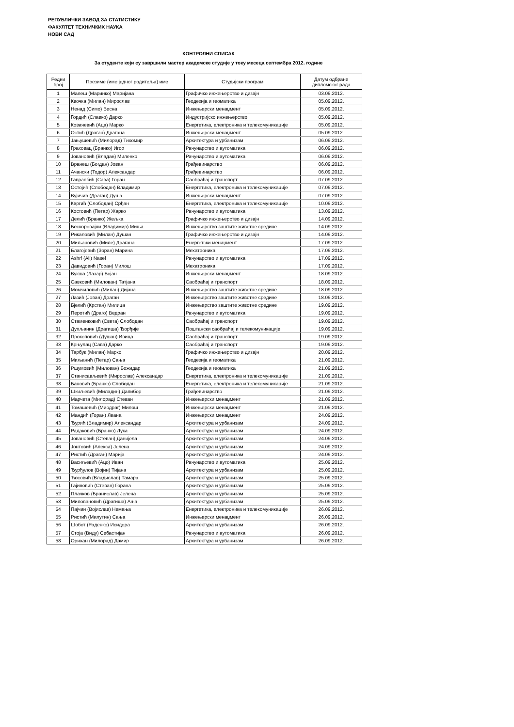РЕПУБЛИЧКИ ЗАВОД ЗА СТАТИСТИКУ
ФАКУЛТЕТ ТЕХНИЧКИХ НАУКА
НОВИ САД
КОНТРОЛНИ СПИСАК
За студенте који су завршили мастер академске студије у току месеца септембра 2012. године
| Редни број | Презиме (име једног родитеља) име | Студијски програм | Датум одбране дипломског рада |
| --- | --- | --- | --- |
| 1 | Малеш (Маринко) Маријана | Графичко инжењерство и дизајн | 03.09.2012. |
| 2 | Квочка (Милан) Мирослав | Геодезија и геоматика | 05.09.2012. |
| 3 | Ненад (Симо) Весна | Инжењерски менаџмент | 05.09.2012. |
| 4 | Гордић (Славко) Дарко | Индустријско инжењерство | 05.09.2012. |
| 5 | Ковачевић (Аца) Марко | Енергетика, електроника и телекомуникације | 05.09.2012. |
| 6 | Остић (Драган) Драгана | Инжењерски менаџмент | 05.09.2012. |
| 7 | Јањушевић (Милорад) Тихомир | Архитектура и урбанизам | 06.09.2012. |
| 8 | Граховац (Бранко) Игор | Рачунарство и аутоматика | 06.09.2012. |
| 9 | Јовановић (Владан) Миленко | Рачунарство и аутоматика | 06.09.2012. |
| 10 | Вранеш (Богдан) Јован | Грађевинарство | 06.09.2012. |
| 11 | Ачански (Тодор) Александар | Грађевинарство | 06.09.2012. |
| 12 | Гаврančић (Сава) Горан | Саобраћај и транспорт | 07.09.2012. |
| 13 | Остојић (Слободан) Владимир | Енергетика, електроника и телекомуникације | 07.09.2012. |
| 14 | Вујичић (Драган) Дуња | Инжењерски менаџмент | 07.09.2012. |
| 15 | Квргић (Слободан) Срђан | Енергетика, електроника и телекомуникације | 10.09.2012. |
| 16 | Костовић (Петар) Жарко | Рачунарство и аутоматика | 13.09.2012. |
| 17 | Делић (Бранко) Жељка | Графичко инжењерство и дизајн | 14.09.2012. |
| 18 | Бескоровајни (Владимир) Миња | Инжењерство заштите животне средине | 14.09.2012. |
| 19 | Рикаловић (Милан) Душан | Графичко инжењерство и дизајн | 14.09.2012. |
| 20 | Миљановић (Миле) Драгана | Енергетски менаџмент | 17.09.2012. |
| 21 | Благојевић (Зоран) Марина | Мехатроника | 17.09.2012. |
| 22 | Ashrf (Ali) Nasef | Рачунарство и аутоматика | 17.09.2012. |
| 23 | Давидовић (Горан) Милош | Мехатроника | 17.09.2012. |
| 24 | Вукша (Лазар) Бојан | Инжењерски менаџмент | 18.09.2012. |
| 25 | Савковић (Милован) Татјана | Саобраћај и транспорт | 18.09.2012. |
| 26 | Момчиловић (Милан) Дијана | Инжењерство заштите животне средине | 18.09.2012. |
| 27 | Лазић (Јован) Драган | Инжењерство заштите животне средине | 18.09.2012. |
| 28 | Бјелић (Крстан) Милица | Инжењерство заштите животне средине | 19.09.2012. |
| 29 | Перотић (Драго) Ведран | Рачунарство и аутоматика | 19.09.2012. |
| 30 | Стаменковић (Света) Слободан | Саобраћај и транспорт | 19.09.2012. |
| 31 | Дупљанин (Драгиша) Ђорђије | Поштански саобраћај и телекомуникације | 19.09.2012. |
| 32 | Прокоповић (Душан) Ивица | Саобраћај и транспорт | 19.09.2012. |
| 33 | Крњулац (Сава) Дарко | Саобраћај и транспорт | 19.09.2012. |
| 34 | Тарбук (Милан) Марко | Графичко инжењерство и дизајн | 20.09.2012. |
| 35 | Миљанић (Петар) Сања | Геодезија и геоматика | 21.09.2012. |
| 36 | Ршумовић (Милован) Божидар | Геодезија и геоматика | 21.09.2012. |
| 37 | Станисављевић (Мирослав) Александар | Енергетика, електроника и телекомуникације | 21.09.2012. |
| 38 | Бановић (Бранко) Слободан | Енергетика, електроника и телекомуникације | 21.09.2012. |
| 39 | Шкиљевић (Миладин) Далибор | Грађевинарство | 21.09.2012. |
| 40 | Марчета (Милорад) Стеван | Инжењерски менаџмент | 21.09.2012. |
| 41 | Томашевић (Миодраг) Милош | Инжењерски менаџмент | 21.09.2012. |
| 42 | Мандић (Горан) Леана | Инжењерски менаџмент | 24.09.2012. |
| 43 | Ђурић (Владимир) Александар | Архитектура и урбанизам | 24.09.2012. |
| 44 | Радаковић (Бранко) Лука | Архитектура и урбанизам | 24.09.2012. |
| 45 | Јовановић (Стеван) Данијела | Архитектура и урбанизам | 24.09.2012. |
| 46 | Јонтовић (Алекса) Јелена | Архитектура и урбанизам | 24.09.2012. |
| 47 | Ристић (Драган) Марија | Архитектура и урбанизам | 24.09.2012. |
| 48 | Васиљевић (Ацо) Иван | Рачунарство и аутоматика | 25.09.2012. |
| 49 | Ђурђулов (Војин) Тијана | Архитектура и урбанизам | 25.09.2012. |
| 50 | Ћосовић (Владислав) Тамара | Архитектура и урбанизам | 25.09.2012. |
| 51 | Гајиновић (Стеван) Горана | Архитектура и урбанизам | 25.09.2012. |
| 52 | Плачков (Бранислав) Јелена | Архитектура и урбанизам | 25.09.2012. |
| 53 | Миловановић (Драгиша) Ања | Архитектура и урбанизам | 25.09.2012. |
| 54 | Пајчин (Војислав) Немања | Енергетика, електроника и телекомуникације | 26.09.2012. |
| 55 | Ристић (Милутин) Сања | Инжењерски менаџмент | 26.09.2012. |
| 56 | Шобот (Раденко) Исидора | Архитектура и урбанизам | 26.09.2012. |
| 57 | Стоја (Виду) Себастијан | Рачунарство и аутоматика | 26.09.2012. |
| 58 | Орихан (Милорад) Дамир | Архитектура и урбанизам | 26.09.2012. |